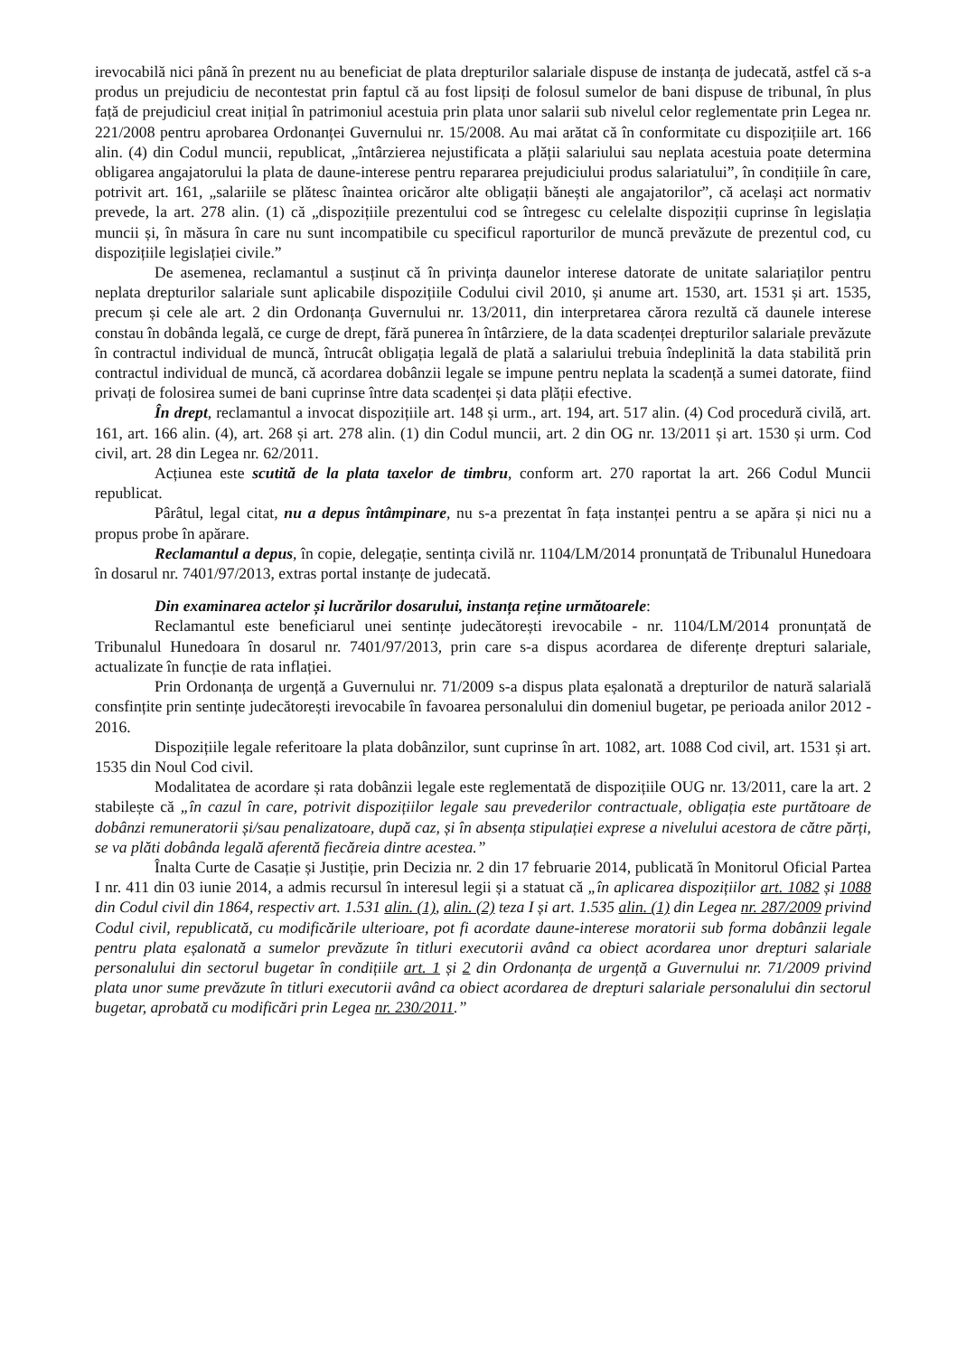irevocabilă nici până în prezent nu au beneficiat de plata drepturilor salariale dispuse de instanța de judecată, astfel că s-a produs un prejudiciu de necontestat prin faptul că au fost lipsiți de folosul sumelor de bani dispuse de tribunal, în plus față de prejudiciul creat inițial în patrimoniul acestuia prin plata unor salarii sub nivelul celor reglementate prin Legea nr. 221/2008 pentru aprobarea Ordonanței Guvernului nr. 15/2008. Au mai arătat că în conformitate cu dispozițiile art. 166 alin. (4) din Codul muncii, republicat, „întârzierea nejustificata a plății salariului sau neplata acestuia poate determina obligarea angajatorului la plata de daune-interese pentru repararea prejudiciului produs salariatului”, în condițiile în care, potrivit art. 161, „salariile se plătesc înaintea oricăror alte obligații bănești ale angajatorilor”, că același act normativ prevede, la art. 278 alin. (1) că „dispozițiile prezentului cod se întregesc cu celelalte dispoziții cuprinse în legislația muncii și, în măsura în care nu sunt incompatibile cu specificul raporturilor de muncă prevăzute de prezentul cod, cu dispozițiile legislației civile.”
De asemenea, reclamantul a susținut că în privința daunelor interese datorate de unitate salariaților pentru neplata drepturilor salariale sunt aplicabile dispozițiile Codului civil 2010, și anume art. 1530, art. 1531 și art. 1535, precum și cele ale art. 2 din Ordonanța Guvernului nr. 13/2011, din interpretarea cărora rezultă că daunele interese constau în dobânda legală, ce curge de drept, fără punerea în întârziere, de la data scadenței drepturilor salariale prevăzute în contractul individual de muncă, întrucât obligația legală de plată a salariului trebuia îndeplinită la data stabilită prin contractul individual de muncă, că acordarea dobânzii legale se impune pentru neplata la scadență a sumei datorate, fiind privați de folosirea sumei de bani cuprinse între data scadenței și data plății efective.
În drept, reclamantul a invocat dispozițiile art. 148 și urm., art. 194, art. 517 alin. (4) Cod procedură civilă, art. 161, art. 166 alin. (4), art. 268 și art. 278 alin. (1) din Codul muncii, art. 2 din OG nr. 13/2011 și art. 1530 și urm. Cod civil, art. 28 din Legea nr. 62/2011.
Acțiunea este scutită de la plata taxelor de timbru, conform art. 270 raportat la art. 266 Codul Muncii republicat.
Pârâtul, legal citat, nu a depus întâmpinare, nu s-a prezentat în fața instanței pentru a se apăra și nici nu a propus probe în apărare.
Reclamantul a depus, în copie, delegație, sentința civilă nr. 1104/LM/2014 pronunțată de Tribunalul Hunedoara în dosarul nr. 7401/97/2013, extras portal instanțe de judecată.
Din examinarea actelor și lucrărilor dosarului, instanța reține următoarele:
Reclamantul este beneficiarul unei sentințe judecătorești irevocabile - nr. 1104/LM/2014 pronunțată de Tribunalul Hunedoara în dosarul nr. 7401/97/2013, prin care s-a dispus acordarea de diferențe drepturi salariale, actualizate în funcție de rata inflației.
Prin Ordonanța de urgență a Guvernului nr. 71/2009 s-a dispus plata eșalonată a drepturilor de natură salarială consfințite prin sentințe judecătorești irevocabile în favoarea personalului din domeniul bugetar, pe perioada anilor 2012 - 2016.
Dispozițiile legale referitoare la plata dobânzilor, sunt cuprinse în art. 1082, art. 1088 Cod civil, art. 1531 și art. 1535 din Noul Cod civil.
Modalitatea de acordare și rata dobânzii legale este reglementată de dispozițiile OUG nr. 13/2011, care la art. 2 stabilește că „în cazul în care, potrivit dispozițiilor legale sau prevederilor contractuale, obligația este purtătoare de dobânzi remuneratorii și/sau penalizatoare, după caz, și în absența stipulației exprese a nivelului acestora de către părți, se va plăti dobânda legală aferentă fiecăreia dintre acestea.”
Înalta Curte de Casație și Justiție, prin Decizia nr. 2 din 17 februarie 2014, publicată în Monitorul Oficial Partea I nr. 411 din 03 iunie 2014, a admis recursul în interesul legii și a statuat că „în aplicarea dispozițiilor art. 1082 și 1088 din Codul civil din 1864, respectiv art. 1.531 alin. (1), alin. (2) teza I și art. 1.535 alin. (1) din Legea nr. 287/2009 privind Codul civil, republicată, cu modificările ulterioare, pot fi acordate daune-interese moratorii sub forma dobânzii legale pentru plata eșalonată a sumelor prevăzute în titluri executorii având ca obiect acordarea unor drepturi salariale personalului din sectorul bugetar în condițiile art. 1 și 2 din Ordonanța de urgență a Guvernului nr. 71/2009 privind plata unor sume prevăzute în titluri executorii având ca obiect acordarea de drepturi salariale personalului din sectorul bugetar, aprobată cu modificări prin Legea nr. 230/2011.”